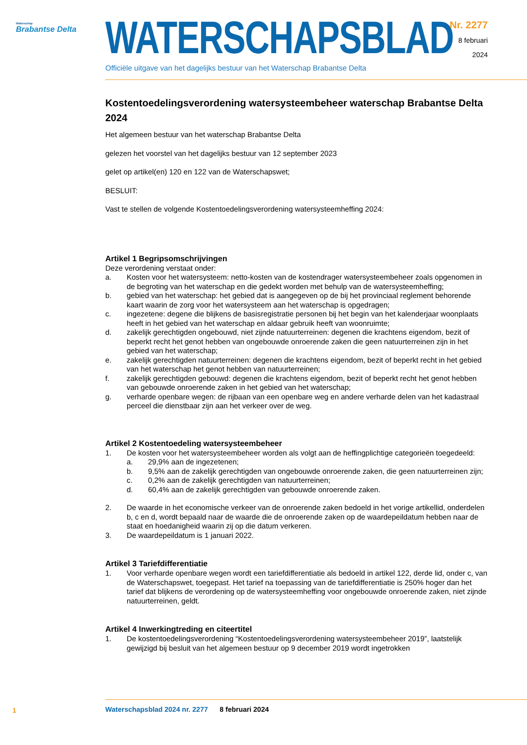Waterschap
Brabantse Delta
WATERSCHAPSBLAD
Officiële uitgave van het dagelijks bestuur van het Waterschap Brabantse Delta
Nr. 2277
8 februari
2024
Kostentoedelingsverordening watersysteembeheer waterschap Brabantse Delta 2024
Het algemeen bestuur van het waterschap Brabantse Delta
gelezen het voorstel van het dagelijks bestuur van 12 september 2023
gelet op artikel(en) 120 en 122 van de Waterschapswet;
BESLUIT:
Vast te stellen de volgende Kostentoedelingsverordening watersysteemheffing 2024:
Artikel 1 Begripsomschrijvingen
Deze verordening verstaat onder:
a. Kosten voor het watersysteem: netto-kosten van de kostendrager watersysteembeheer zoals opgenomen in de begroting van het waterschap en die gedekt worden met behulp van de watersysteemheffing;
b. gebied van het waterschap: het gebied dat is aangegeven op de bij het provinciaal reglement behorende kaart waarin de zorg voor het watersysteem aan het waterschap is opgedragen;
c. ingezetene: degene die blijkens de basisregistratie personen bij het begin van het kalenderjaar woonplaats heeft in het gebied van het waterschap en aldaar gebruik heeft van woonruimte;
d. zakelijk gerechtigden ongebouwd, niet zijnde natuurterreinen: degenen die krachtens eigendom, bezit of beperkt recht het genot hebben van ongebouwde onroerende zaken die geen natuurterreinen zijn in het gebied van het waterschap;
e. zakelijk gerechtigden natuurterreinen: degenen die krachtens eigendom, bezit of beperkt recht in het gebied van het waterschap het genot hebben van natuurterreinen;
f. zakelijk gerechtigden gebouwd: degenen die krachtens eigendom, bezit of beperkt recht het genot hebben van gebouwde onroerende zaken in het gebied van het waterschap;
g. verharde openbare wegen: de rijbaan van een openbare weg en andere verharde delen van het kadastraal perceel die dienstbaar zijn aan het verkeer over de weg.
Artikel 2 Kostentoedeling watersysteembeheer
1. De kosten voor het watersysteembeheer worden als volgt aan de heffingplichtige categorieën toegedeeld:
a. 29,9% aan de ingezetenen;
b. 9,5% aan de zakelijk gerechtigden van ongebouwde onroerende zaken, die geen natuurterreinen zijn;
c. 0,2% aan de zakelijk gerechtigden van natuurterreinen;
d. 60,4% aan de zakelijk gerechtigden van gebouwde onroerende zaken.
2. De waarde in het economische verkeer van de onroerende zaken bedoeld in het vorige artikellid, onderdelen b, c en d, wordt bepaald naar de waarde die de onroerende zaken op de waardepeildatum hebben naar de staat en hoedanigheid waarin zij op die datum verkeren.
3. De waardepeildatum is 1 januari 2022.
Artikel 3 Tariefdifferentiatie
1. Voor verharde openbare wegen wordt een tariefdifferentiatie als bedoeld in artikel 122, derde lid, onder c, van de Waterschapswet, toegepast. Het tarief na toepassing van de tariefdifferentiatie is 250% hoger dan het tarief dat blijkens de verordening op de watersysteemheffing voor ongebouwde onroerende zaken, niet zijnde natuurterreinen, geldt.
Artikel 4 Inwerkingtreding en citeertitel
1. De kostentoedelingsverordening “Kostentoedelingsverordening watersysteembeheer 2019”, laatstelijk gewijzigd bij besluit van het algemeen bestuur op 9 december 2019 wordt ingetrokken
1
Waterschapsblad 2024 nr. 2277 8 februari 2024